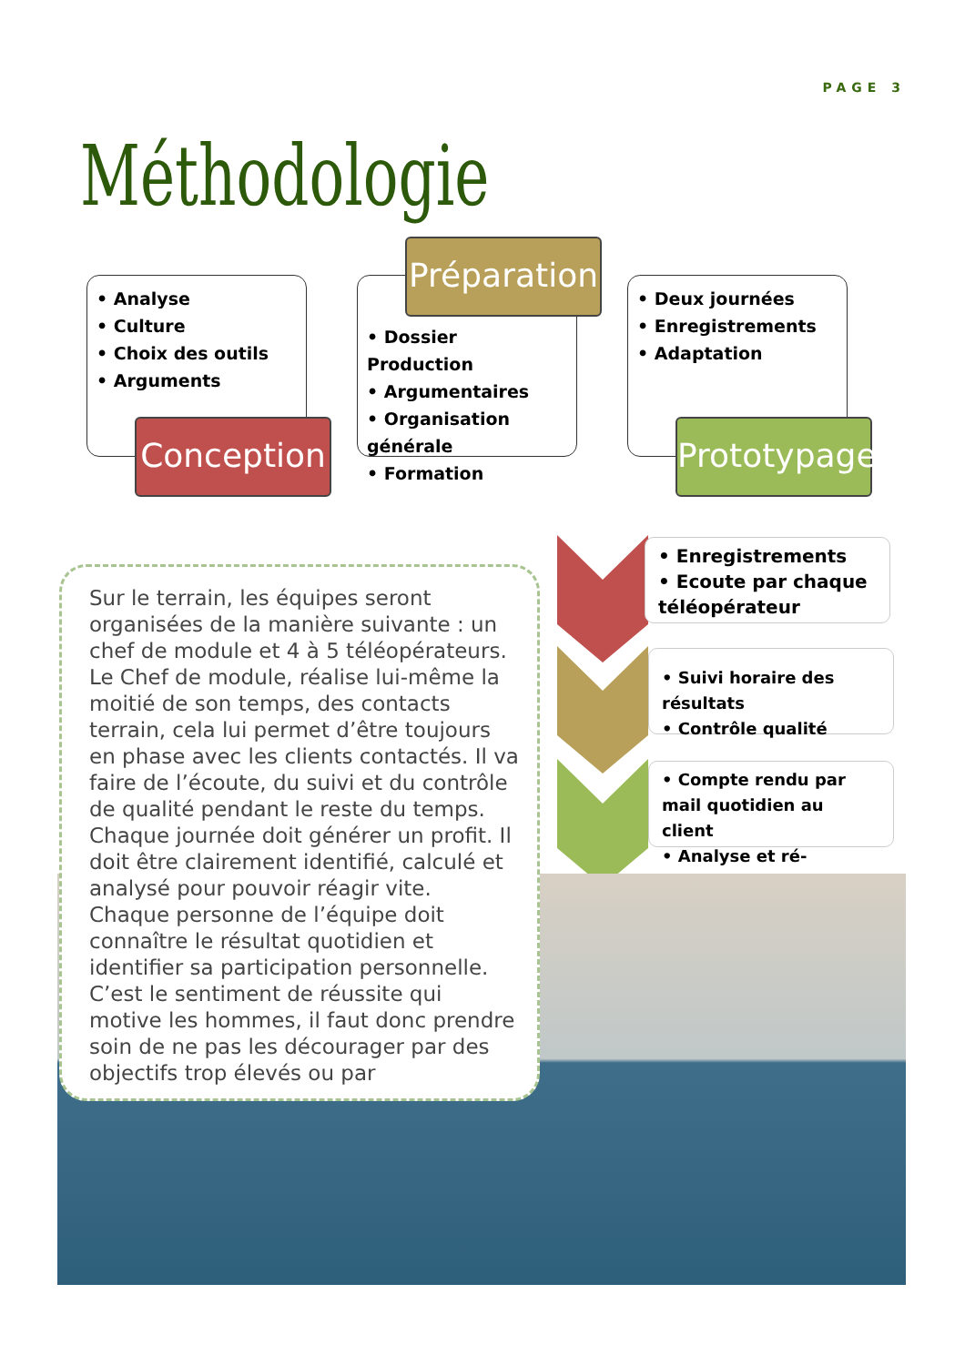PAGE 3
Méthodologie
• Analyse
• Culture
• Choix des outils
• Arguments
Conception
• Dossier Production
• Argumentaires
• Organisation générale
• Formation
Préparation
• Deux journées
• Enregistrements
• Adaptation
Prototypage
• Enregistrements
• Ecoute par chaque téléopérateur
• Suivi horaire des résultats
• Contrôle qualité
• Compte rendu par mail quotidien au client
• Analyse et ré-adéquation
Sur le terrain, les équipes seront organisées de la manière suivante : un chef de module et 4 à 5 téléopérateurs. Le Chef de module, réalise lui-même la moitié de son temps, des contacts terrain, cela lui permet d’être toujours en phase avec les clients contactés. Il va faire de l’écoute, du suivi et du contrôle de qualité pendant le reste du temps.
Chaque journée doit générer un profit. Il doit être clairement identifié, calculé et analysé pour pouvoir réagir vite.
Chaque personne de l’équipe doit connaître le résultat quotidien et identifier sa participation personnelle. C’est le sentiment de réussite qui motive les hommes, il faut donc prendre soin de ne pas les décourager par des objectifs trop élevés ou par